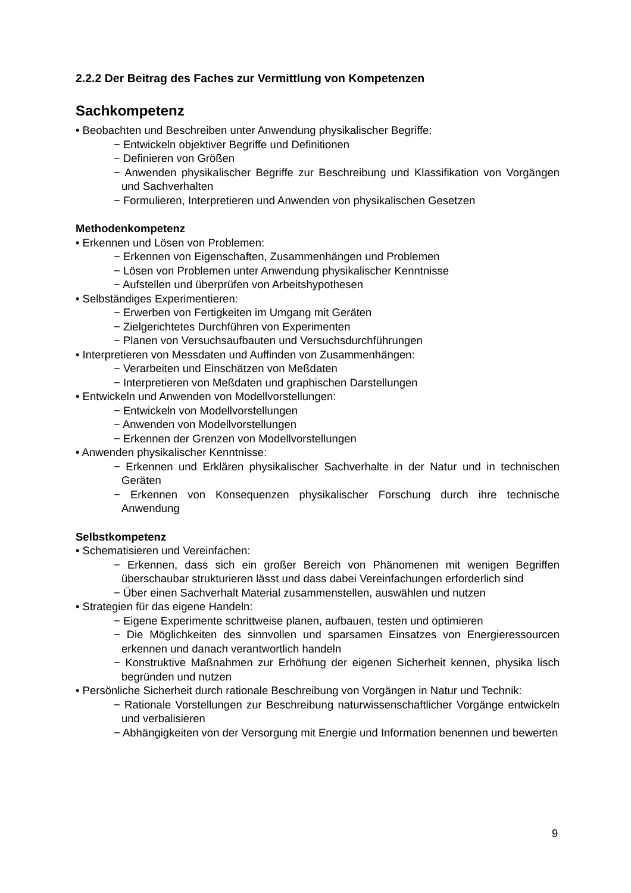2.2.2 Der Beitrag des Faches zur Vermittlung von Kompetenzen
Sachkompetenz
• Beobachten und Beschreiben unter Anwendung physikalischer Begriffe:
− Entwickeln objektiver Begriffe und Definitionen
− Definieren von Größen
− Anwenden physikalischer Begriffe zur Beschreibung und Klassifikation von Vorgängen und Sachverhalten
− Formulieren, Interpretieren und Anwenden von physikalischen Gesetzen
Methodenkompetenz
• Erkennen und Lösen von Problemen:
− Erkennen von Eigenschaften, Zusammenhängen und Problemen
− Lösen von Problemen unter Anwendung physikalischer Kenntnisse
− Aufstellen und überprüfen von Arbeitshypothesen
• Selbständiges Experimentieren:
− Erwerben von Fertigkeiten im Umgang mit Geräten
− Zielgerichtetes Durchführen von Experimenten
− Planen von Versuchsaufbauten und Versuchsdurchführungen
• Interpretieren von Messdaten und Auffinden von Zusammenhängen:
− Verarbeiten und Einschätzen von Meßdaten
− Interpretieren von Meßdaten und graphischen Darstellungen
• Entwickeln und Anwenden von Modellvorstellungen:
− Entwickeln von Modellvorstellungen
− Anwenden von Modellvorstellungen
− Erkennen der Grenzen von Modellvorstellungen
• Anwenden physikalischer Kenntnisse:
− Erkennen und Erklären physikalischer Sachverhalte in der Natur und in technischen Geräten
− Erkennen von Konsequenzen physikalischer Forschung durch ihre technische Anwendung
Selbstkompetenz
• Schematisieren und Vereinfachen:
− Erkennen, dass sich ein großer Bereich von Phänomenen mit wenigen Begriffen überschaubar strukturieren lässt und dass dabei Vereinfachungen erforderlich sind
− Über einen Sachverhalt Material zusammenstellen, auswählen und nutzen
• Strategien für das eigene Handeln:
− Eigene Experimente schrittweise planen, aufbauen, testen und optimieren
− Die Möglichkeiten des sinnvollen und sparsamen Einsatzes von Energieressourcen erkennen und danach verantwortlich handeln
− Konstruktive Maßnahmen zur Erhöhung der eigenen Sicherheit kennen, physika lisch begründen und nutzen
• Persönliche Sicherheit durch rationale Beschreibung von Vorgängen in Natur und Technik:
− Rationale Vorstellungen zur Beschreibung naturwissenschaftlicher Vorgänge entwickeln und verbalisieren
− Abhängigkeiten von der Versorgung mit Energie und Information benennen und bewerten
9